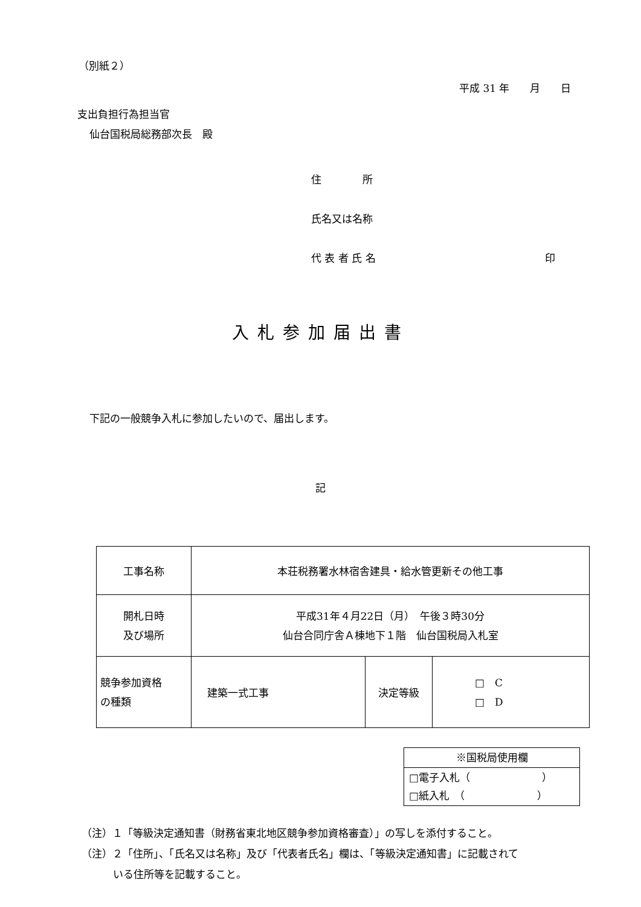（別紙２）
平成 31 年　　月　　日
支出負担行為担当官
仙台国税局総務部次長　殿
住　　　　所
氏名又は名称
代 表 者 氏 名 印
入札参加届出書
下記の一般競争入札に参加したいので、届出します。
記
| 工事名称 | 本荘税務署水林宿舎建具・給水管更新その他工事 | | |
| 開札日時 及び場所 | 平成31年４月22日（月） 午後３時30分 仙台合同庁舎Ａ棟地下１階 仙台国税局入札室 | | |
| 競争参加資格 の種類 | 建築一式工事 | 決定等級 | □ C □ D |
| ※国税局使用欄 |
| □電子入札（ ） □紙入札 （ ） |
（注）１「等級決定通知書（財務省東北地区競争参加資格審査）」の写しを添付すること。
（注）２「住所」、「氏名又は名称」及び「代表者氏名」欄は、「等級決定通知書」に記載されて
いる住所等を記載すること。